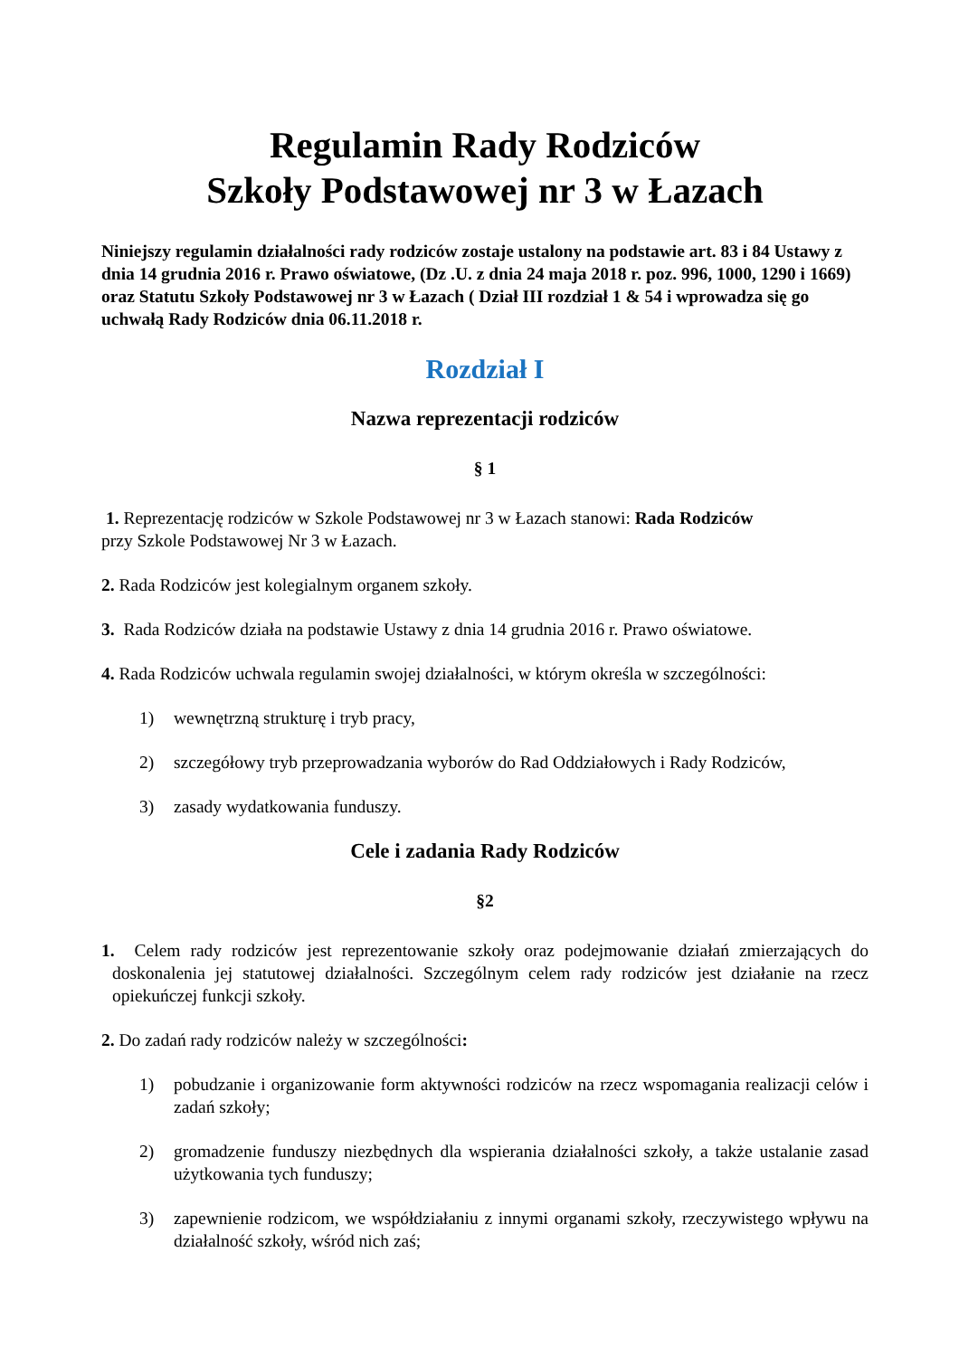Regulamin Rady Rodziców
Szkoły Podstawowej nr 3 w Łazach
Niniejszy regulamin działalności rady rodziców zostaje ustalony na podstawie art. 83 i 84 Ustawy z dnia 14 grudnia 2016 r. Prawo oświatowe, (Dz .U. z dnia 24 maja 2018 r. poz. 996, 1000, 1290 i 1669) oraz Statutu Szkoły Podstawowej nr 3 w Łazach ( Dział III rozdział 1 & 54 i wprowadza się go uchwałą Rady Rodziców dnia 06.11.2018 r.
Rozdział I
Nazwa reprezentacji rodziców
§ 1
1. Reprezentację rodziców w Szkole Podstawowej nr 3 w Łazach stanowi: Rada Rodziców
przy Szkole Podstawowej Nr 3 w Łazach.
2. Rada Rodziców jest kolegialnym organem szkoły.
3. Rada Rodziców działa na podstawie Ustawy z dnia 14 grudnia 2016 r. Prawo oświatowe.
4. Rada Rodziców uchwala regulamin swojej działalności, w którym określa w szczególności:
1) wewnętrzną strukturę i tryb pracy,
2) szczegółowy tryb przeprowadzania wyborów do Rad Oddziałowych i Rady Rodziców,
3) zasady wydatkowania funduszy.
Cele i zadania Rady Rodziców
§2
1. Celem rady rodziców jest reprezentowanie szkoły oraz podejmowanie działań zmierzających do doskonalenia jej statutowej działalności. Szczególnym celem rady rodziców jest działanie na rzecz opiekuńczej funkcji szkoły.
2. Do zadań rady rodziców należy w szczególności:
1) pobudzanie i organizowanie form aktywności rodziców na rzecz wspomagania realizacji celów i zadań szkoły;
2) gromadzenie funduszy niezbędnych dla wspierania działalności szkoły, a także ustalanie zasad użytkowania tych funduszy;
3) zapewnienie rodzicom, we współdziałaniu z innymi organami szkoły, rzeczywistego wpływu na działalność szkoły, wśród nich zaś;